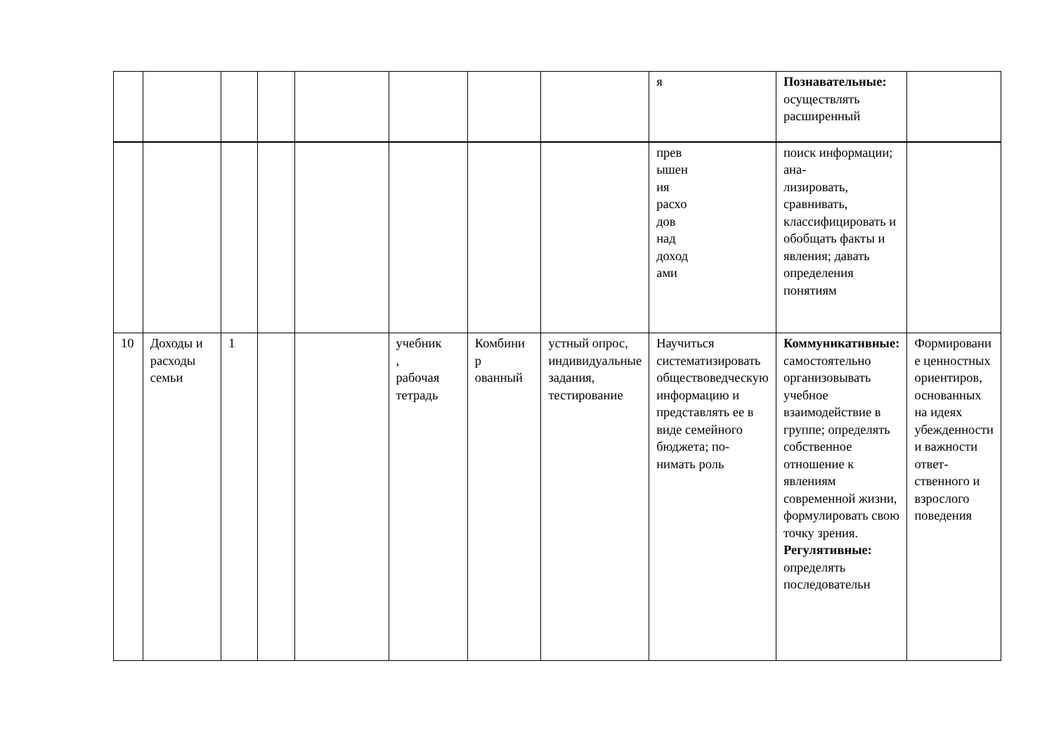| | | | | | | | | я | Познавательные: осуществлять расширенный | |
| | | | | | | | | прев ышен ия расхо дов над доход ами | поиск информации; ана- лизировать, сравнивать, классифицировать и обобщать факты и явления; давать определения понятиям | |
| 10 | Доходы и расходы семьи | 1 | | | учебник , рабочая тетрадь | Комбини р ованный | устный опрос, индивидуальные задания, тестирование | Научиться систематизировать обществоведческую информацию и представлять ее в виде семейного бюджета; по- нимать роль | Коммуникативные: самостоятельно организовывать учебное взаимодействие в группе; определять собственное отношение к явлениям современной жизни, формулировать свою точку зрения. Регулятивные: определять последовательн | Формировани е ценностных ориентиров, основанных на идеях убежденности и важности ответ- ственного и взрослого поведения |